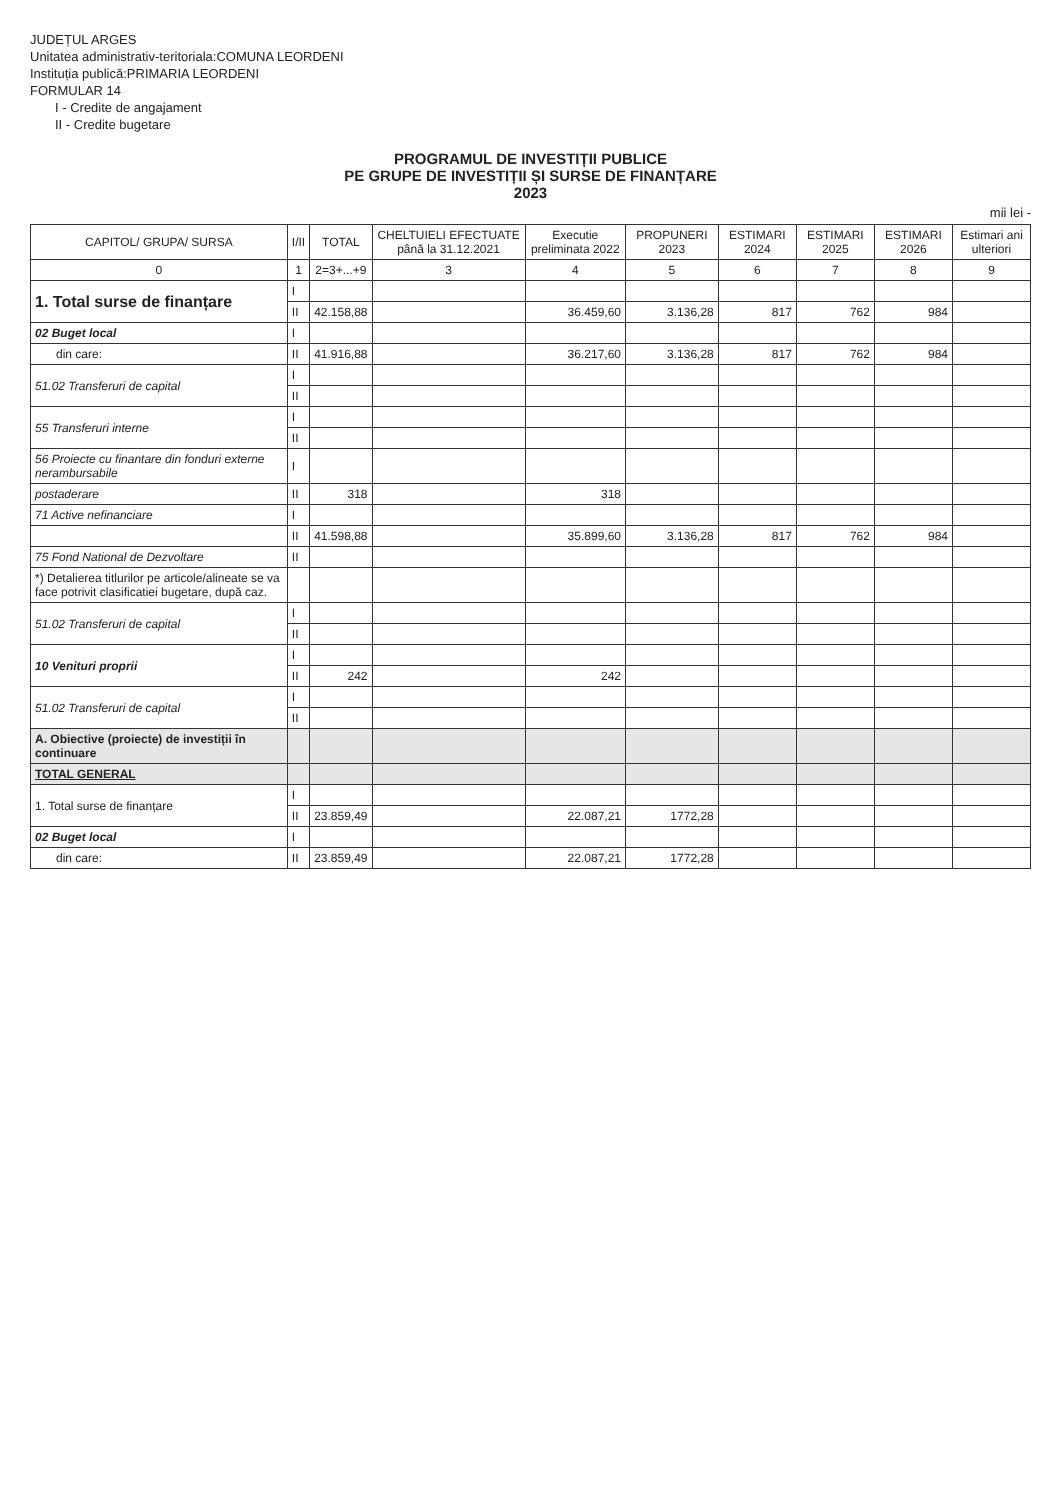JUDEȚUL ARGES
Unitatea administrativ-teritoriala:COMUNA LEORDENI
Instituția publică:PRIMARIA LEORDENI
FORMULAR 14
I - Credite de angajament
II - Credite bugetare
PROGRAMUL DE INVESTIȚII PUBLICE
PE GRUPE DE INVESTIȚII ȘI SURSE DE FINANȚARE
2023
mii lei -
| CAPITOL/ GRUPA/ SURSA | I/II | TOTAL | CHELTUIELI EFECTUATE până la 31.12.2021 | Executie preliminata 2022 | PROPUNERI 2023 | ESTIMARI 2024 | ESTIMARI 2025 | ESTIMARI 2026 | Estimari ani ulteriori |
| --- | --- | --- | --- | --- | --- | --- | --- | --- | --- |
| 0 | 1 | 2=3+...+9 | 3 | 4 | 5 | 6 | 7 | 8 | 9 |
| 1. Total surse de finanțare | I | | | | | | | | |
| | II | 42.158,88 | | 36.459,60 | 3.136,28 | 817 | 762 | 984 | |
| 02 Buget local | I | | | | | | | | |
| din care: | II | 41.916,88 | | 36.217,60 | 3.136,28 | 817 | 762 | 984 | |
| 51.02 Transferuri de capital | I | | | | | | | | |
| | II | | | | | | | | |
| 55 Transferuri interne | I | | | | | | | | |
| | II | | | | | | | | |
| 56 Proiecte cu finantare din fonduri externe nerambursabile | I | | | | | | | | |
| postaderare | II | 318 | | 318 | | | | | |
| 71 Active nefinanciare | I | | | | | | | | |
| | II | 41.598,88 | | 35.899,60 | 3.136,28 | 817 | 762 | 984 | |
| 75 Fond National de Dezvoltare | II | | | | | | | | |
| *) Detalierea titlurilor pe articole/alineate se va face potrivit clasificatiei bugetare, după caz. | | | | | | | | | |
| 51.02 Transferuri de capital | I | | | | | | | | |
| | II | | | | | | | | |
| 10 Venituri proprii | I | | | | | | | | |
| | II | 242 | | 242 | | | | | |
| 51.02 Transferuri de capital | I | | | | | | | | |
| | II | | | | | | | | |
| A. Obiective (proiecte) de investiții în continuare | | | | | | | | | |
| TOTAL GENERAL | | | | | | | | | |
| 1. Total surse de finanțare | I | | | | | | | | |
| | II | 23.859,49 | | 22.087,21 | 1772,28 | | | | |
| 02 Buget local | I | | | | | | | | |
| din care: | II | 23.859,49 | | 22.087,21 | 1772,28 | | | | |